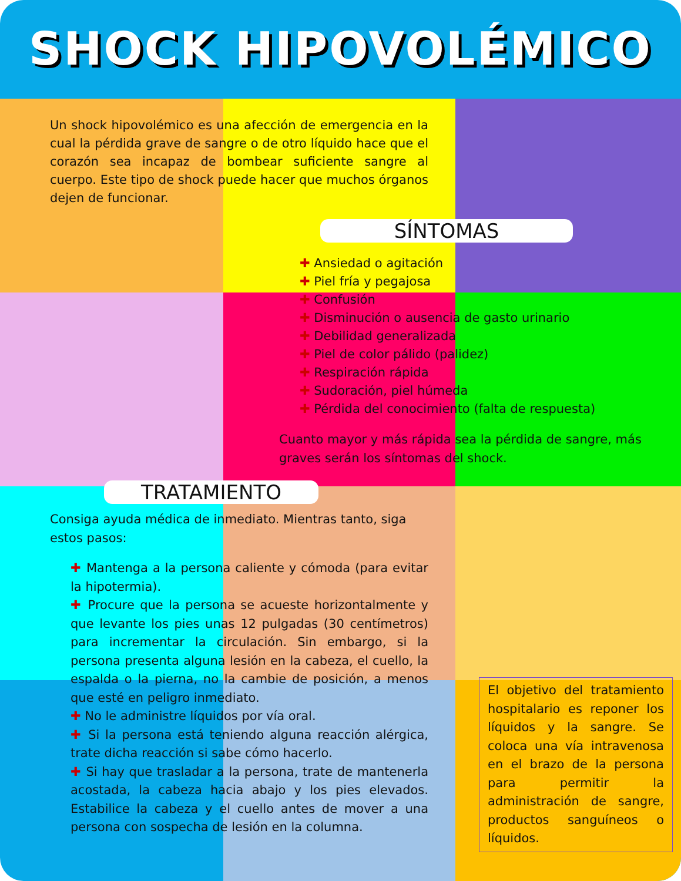SHOCK HIPOVOLÉMICO
Un shock hipovolémico es una afección de emergencia en la cual la pérdida grave de sangre o de otro líquido hace que el corazón sea incapaz de bombear suficiente sangre al cuerpo. Este tipo de shock puede hacer que muchos órganos dejen de funcionar.
SÍNTOMAS
✚ Ansiedad o agitación
✚ Piel fría y pegajosa
✚ Confusión
✚ Disminución o ausencia de gasto urinario
✚ Debilidad generalizada
✚ Piel de color pálido (palidez)
✚ Respiración rápida
✚ Sudoración, piel húmeda
✚ Pérdida del conocimiento (falta de respuesta)
Cuanto mayor y más rápida sea la pérdida de sangre, más graves serán los síntomas del shock.
TRATAMIENTO
Consiga ayuda médica de inmediato. Mientras tanto, siga estos pasos:
✚ Mantenga a la persona caliente y cómoda (para evitar la hipotermia).
✚ Procure que la persona se acueste horizontalmente y que levante los pies unas 12 pulgadas (30 centímetros) para incrementar la circulación. Sin embargo, si la persona presenta alguna lesión en la cabeza, el cuello, la espalda o la pierna, no la cambie de posición, a menos que esté en peligro inmediato.
✚ No le administre líquidos por vía oral.
✚ Si la persona está teniendo alguna reacción alérgica, trate dicha reacción si sabe cómo hacerlo.
✚ Si hay que trasladar a la persona, trate de mantenerla acostada, la cabeza hacia abajo y los pies elevados. Estabilice la cabeza y el cuello antes de mover a una persona con sospecha de lesión en la columna.
El objetivo del tratamiento hospitalario es reponer los líquidos y la sangre. Se coloca una vía intravenosa en el brazo de la persona para permitir la administración de sangre, productos sanguíneos o líquidos.